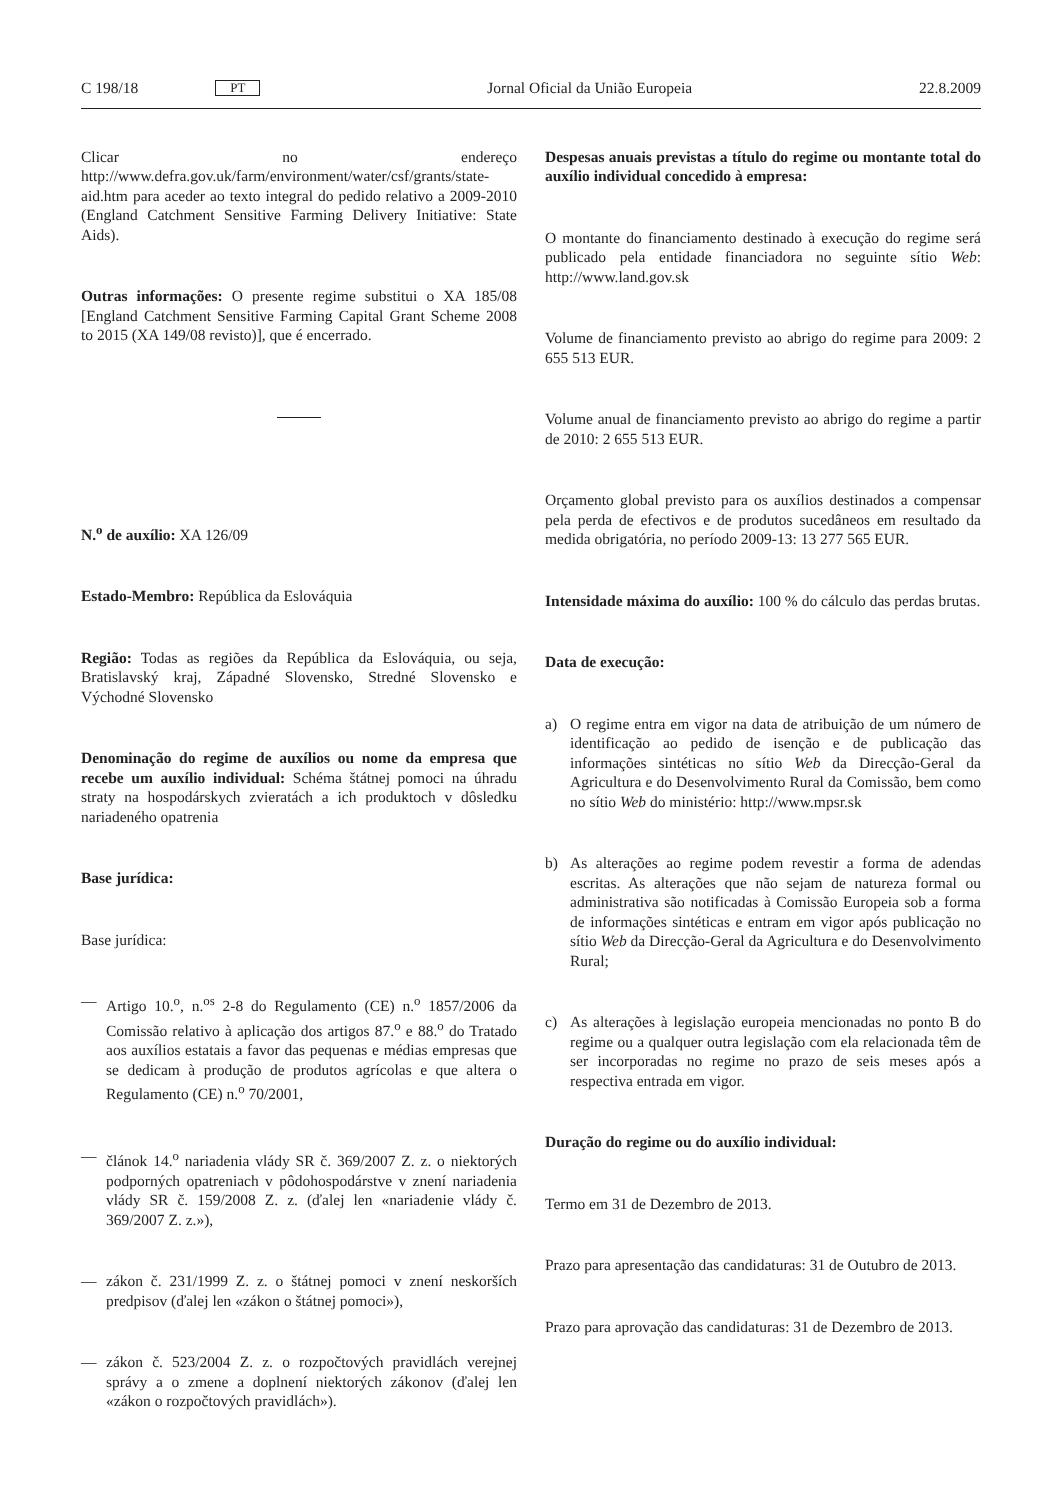C 198/18 PT Jornal Oficial da União Europeia 22.8.2009
Clicar no endereço http://www.defra.gov.uk/farm/environment/water/csf/grants/state-aid.htm para aceder ao texto integral do pedido relativo a 2009-2010 (England Catchment Sensitive Farming Delivery Initiative: State Aids).
Outras informações: O presente regime substitui o XA 185/08 [England Catchment Sensitive Farming Capital Grant Scheme 2008 to 2015 (XA 149/08 revisto)], que é encerrado.
N.<sup>o</sup> de auxílio: XA 126/09
Estado-Membro: República da Eslováquia
Região: Todas as regiões da República da Eslováquia, ou seja, Bratislavský kraj, Západné Slovensko, Stredné Slovensko e Východné Slovensko
Denominação do regime de auxílios ou nome da empresa que recebe um auxílio individual: Schéma štátnej pomoci na úhradu straty na hospodárskych zvieratách a ich produktoch v dôsledku nariadeného opatrenia
Base jurídica:
Base jurídica:
— Artigo 10.<sup>o</sup>, n.<sup>os</sup> 2-8 do Regulamento (CE) n.<sup>o</sup> 1857/2006 da Comissão relativo à aplicação dos artigos 87.<sup>o</sup> e 88.<sup>o</sup> do Tratado aos auxílios estatais a favor das pequenas e médias empresas que se dedicam à produção de produtos agrícolas e que altera o Regulamento (CE) n.<sup>o</sup> 70/2001,
— článok 14.<sup>o</sup> nariadenia vlády SR č. 369/2007 Z. z. o niektorých podporných opatreniach v pôdohospodárstve v znení nariadenia vlády SR č. 159/2008 Z. z. (ďalej len «nariadenie vlády č. 369/2007 Z. z.»),
— zákon č. 231/1999 Z. z. o štátnej pomoci v znení neskorších predpisov (ďalej len «zákon o štátnej pomoci»),
— zákon č. 523/2004 Z. z. o rozpočtových pravidlách verejnej správy a o zmene a doplnení niektorých zákonov (ďalej len «zákon o rozpočtových pravidlách»).
Despesas anuais previstas a título do regime ou montante total do auxílio individual concedido à empresa:
O montante do financiamento destinado à execução do regime será publicado pela entidade financiadora no seguinte sítio Web: http://www.land.gov.sk
Volume de financiamento previsto ao abrigo do regime para 2009: 2 655 513 EUR.
Volume anual de financiamento previsto ao abrigo do regime a partir de 2010: 2 655 513 EUR.
Orçamento global previsto para os auxílios destinados a compensar pela perda de efectivos e de produtos sucedâneos em resultado da medida obrigatória, no período 2009-13: 13 277 565 EUR.
Intensidade máxima do auxílio: 100 % do cálculo das perdas brutas.
Data de execução:
a) O regime entra em vigor na data de atribuição de um número de identificação ao pedido de isenção e de publicação das informações sintéticas no sítio Web da Direcção-Geral da Agricultura e do Desenvolvimento Rural da Comissão, bem como no sítio Web do ministério: http://www.mpsr.sk
b) As alterações ao regime podem revestir a forma de adendas escritas. As alterações que não sejam de natureza formal ou administrativa são notificadas à Comissão Europeia sob a forma de informações sintéticas e entram em vigor após publicação no sítio Web da Direcção-Geral da Agricultura e do Desenvolvimento Rural;
c) As alterações à legislação europeia mencionadas no ponto B do regime ou a qualquer outra legislação com ela relacionada têm de ser incorporadas no regime no prazo de seis meses após a respectiva entrada em vigor.
Duração do regime ou do auxílio individual:
Termo em 31 de Dezembro de 2013.
Prazo para apresentação das candidaturas: 31 de Outubro de 2013.
Prazo para aprovação das candidaturas: 31 de Dezembro de 2013.